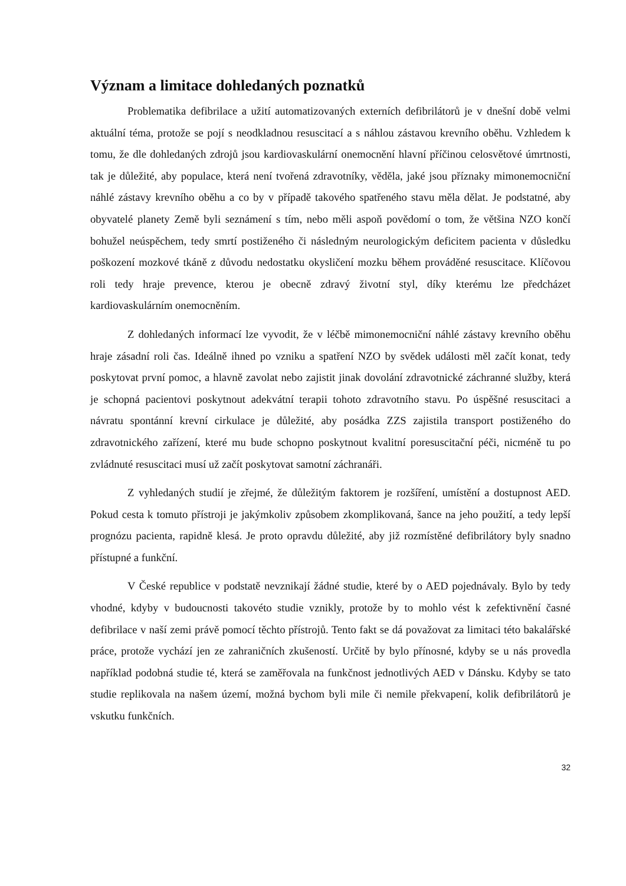Význam a limitace dohledaných poznatků
Problematika defibrilace a užití automatizovaných externích defibrilátorů je v dnešní době velmi aktuální téma, protože se pojí s neodkladnou resuscitací a s náhlou zástavou krevního oběhu. Vzhledem k tomu, že dle dohledaných zdrojů jsou kardiovaskulární onemocnění hlavní příčinou celosvětové úmrtnosti, tak je důležité, aby populace, která není tvořená zdravotníky, věděla, jaké jsou příznaky mimonemocniční náhlé zástavy krevního oběhu a co by v případě takového spatřeného stavu měla dělat. Je podstatné, aby obyvatelé planety Země byli seznámení s tím, nebo měli aspoň povědomí o tom, že většina NZO končí bohužel neúspěchem, tedy smrtí postiženého či následným neurologickým deficitem pacienta v důsledku poškození mozkové tkáně z důvodu nedostatku okysličení mozku během prováděné resuscitace. Klíčovou roli tedy hraje prevence, kterou je obecně zdravý životní styl, díky kterému lze předcházet kardiovaskulárním onemocněním.
Z dohledaných informací lze vyvodit, že v léčbě mimonemocniční náhlé zástavy krevního oběhu hraje zásadní roli čas. Ideálně ihned po vzniku a spatření NZO by svědek události měl začít konat, tedy poskytovat první pomoc, a hlavně zavolat nebo zajistit jinak dovolání zdravotnické záchranné služby, která je schopná pacientovi poskytnout adekvátní terapii tohoto zdravotního stavu. Po úspěšné resuscitaci a návratu spontánní krevní cirkulace je důležité, aby posádka ZZS zajistila transport postiženého do zdravotnického zařízení, které mu bude schopno poskytnout kvalitní poresuscitační péči, nicméně tu po zvládnuté resuscitaci musí už začít poskytovat samotní záchranáři.
Z vyhledaných studií je zřejmé, že důležitým faktorem je rozšíření, umístění a dostupnost AED. Pokud cesta k tomuto přístroji je jakýmkoliv způsobem zkomplikovaná, šance na jeho použití, a tedy lepší prognózu pacienta, rapidně klesá. Je proto opravdu důležité, aby již rozmístěné defibrilátory byly snadno přístupné a funkční.
V České republice v podstatě nevznikají žádné studie, které by o AED pojednávaly. Bylo by tedy vhodné, kdyby v budoucnosti takovéto studie vznikly, protože by to mohlo vést k zefektivnění časné defibrilace v naší zemi právě pomocí těchto přístrojů. Tento fakt se dá považovat za limitaci této bakalářské práce, protože vychází jen ze zahraničních zkušeností. Určitě by bylo přínosné, kdyby se u nás provedla například podobná studie té, která se zaměřovala na funkčnost jednotlivých AED v Dánsku. Kdyby se tato studie replikovala na našem území, možná bychom byli mile či nemile překvapení, kolik defibrilátorů je vskutku funkčních.
32